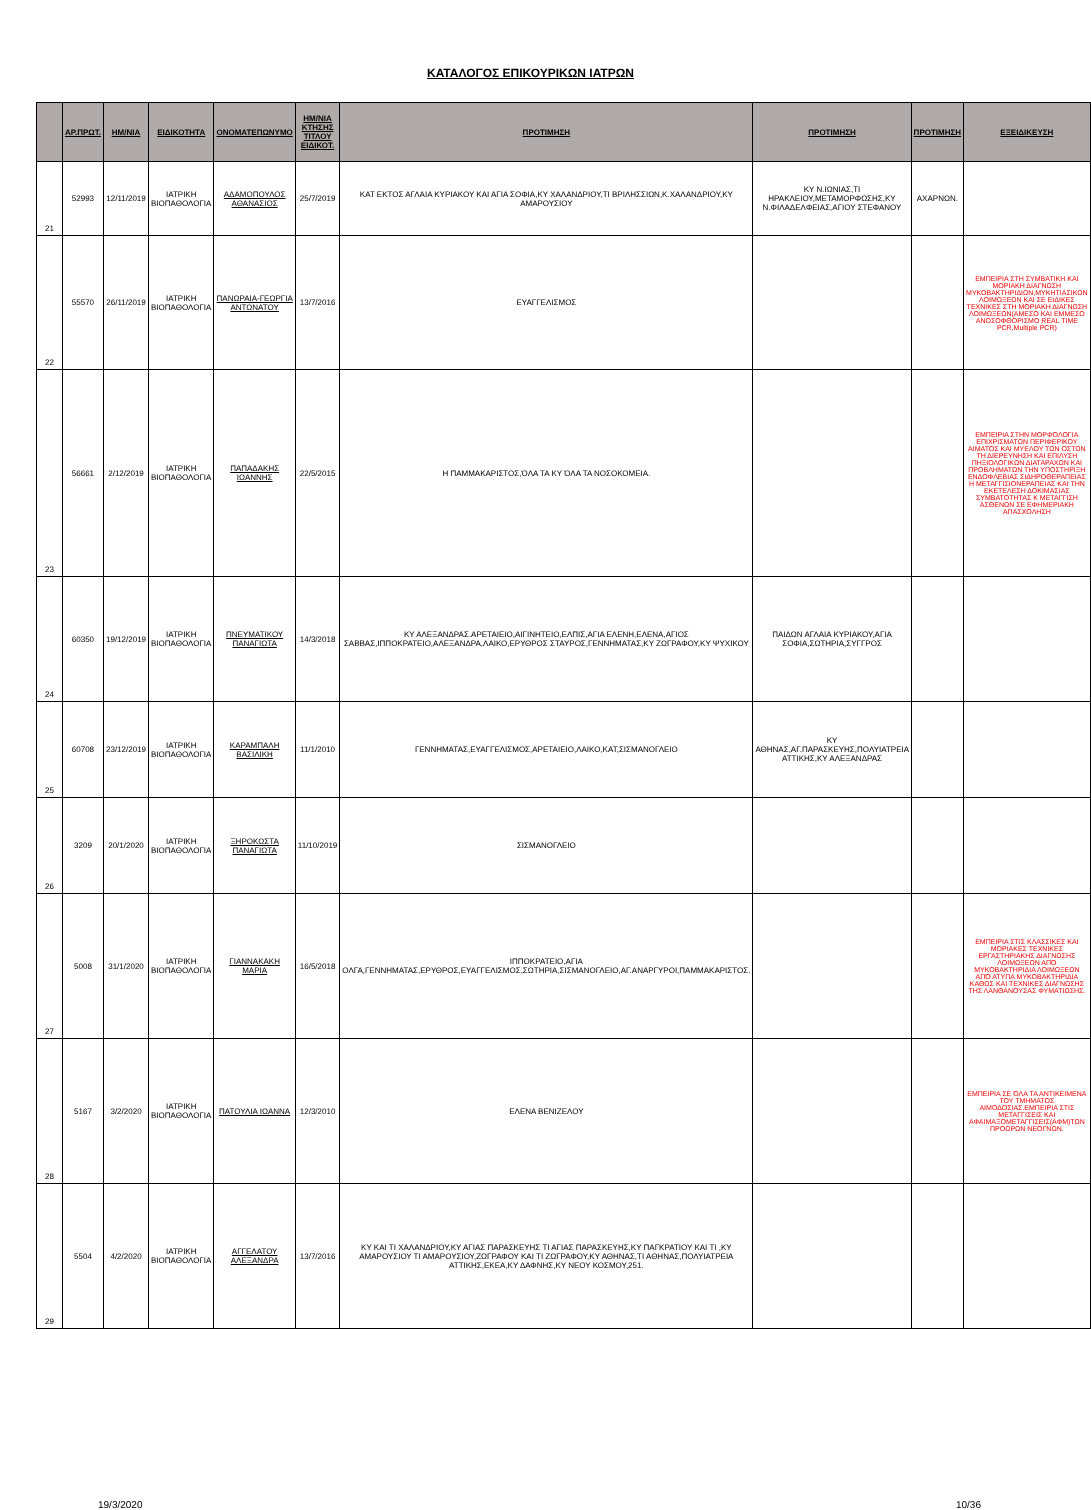ΚΑΤΑΛΟΓΟΣ ΕΠΙΚΟΥΡΙΚΩΝ ΙΑΤΡΩΝ
| | ΑΡ.ΠΡΩΤ. | ΗΜ/ΝΙΑ | ΕΙΔΙΚΟΤΗΤΑ | ΟΝΟΜΑΤΕΠΩΝΥΜΟ | ΗΜ/ΝΙΑ ΚΤΗΣΗΣ ΤΙΤΛΟΥ ΕΙΔΙΚΟΤ. | ΠΡΟΤΙΜΗΣΗ | ΠΡΟΤΙΜΗΣΗ | ΠΡΟΤΙΜΗΣΗ | ΕΞΕΙΔΙΚΕΥΣΗ |
| --- | --- | --- | --- | --- | --- | --- | --- | --- | --- |
| 21 | 52993 | 12/11/2019 | ΙΑΤΡΙΚΗ ΒΙΟΠΑΘΟΛΟΓΙΑ | ΑΔΑΜΟΠΟΥΛΟΣ ΑΘΑΝΑΣΙΟΣ | 25/7/2019 | ΚΑΤ ΕΚΤΟΣ ΑΓΛΑΙΑ ΚΥΡΙΑΚΟΥ ΚΑΙ ΑΓΙΑ ΣΟΦΙΑ,ΚΥ ΧΑΛΑΝΔΡΙΟΥ,ΤΙ ΒΡΙΛΗΣΣΙΩΝ,Κ.ΧΑΛΑΝΔΡΙΟΥ,ΚΥ ΑΜΑΡΟΥΣΙΟΥ | ΚΥ Ν.ΙΩΝΙΑΣ,ΤΙ ΗΡΑΚΛΕΙΟΥ,ΜΕΤΑΜΟΡΦΩΣΗΣ,ΚΥ Ν.ΦΙΛΑΔΕΛΦΕΙΑΣ,ΑΓΙΟΥ ΣΤΕΦΑΝΟΥ | ΑΧΑΡΝΩΝ. | |
| 22 | 55570 | 26/11/2019 | ΙΑΤΡΙΚΗ ΒΙΟΠΑΘΟΛΟΓΙΑ | ΠΑΝΩΡΑΙΑ-ΓΕΩΡΓΙΑ ΑΝΤΩΝΑΤΟΥ | 13/7/2016 | ΕΥΑΓΓΕΛΙΣΜΟΣ | | | ΕΜΠΕΙΡΙΑ ΣΤΗ ΣΥΜΒΑΤΙΚΗ ΚΑΙ ΜΟΡΙΑΚΗ ΔΙΑΓΝΩΣΗ ΜΥΚΟΒΑΚΤΗΡΙΔΙΩΝ,ΜΥΚΗΤΙΑΣΙΚΩΝ ΛΟΙΜΩΞΕΩΝ ΚΑΙ ΣΕ ΕΙΔΙΚΕΣ ΤΕΧΝΙΚΕΣ ΣΤΗ ΜΟΡΙΑΚΗ ΔΙΑΓΝΩΣΗ ΛΟΙΜΩΞΕΩΝ(ΑΜΕΣΟ ΚΑΙ ΕΜΜΕΣΟ ΑΝΟΣΟΦΘΟΡΙΣΜΟ REAL TIME PCR,Multiple PCR) |
| 23 | 56661 | 2/12/2019 | ΙΑΤΡΙΚΗ ΒΙΟΠΑΘΟΛΟΓΙΑ | ΠΑΠΑΔΑΚΗΣ ΙΩΑΝΝΗΣ | 22/5/2015 | Η ΠΑΜΜΑΚΑΡΙΣΤΟΣ,ΌΛΑ ΤΑ ΚΥ ΌΛΑ ΤΑ ΝΟΣΟΚΟΜΕΙΑ. | | | ΕΜΠΕΙΡΙΑ ΣΤΗΝ ΜΟΡΦΟΛΟΓΙΑ ΕΠΙΧΡΙΣΜΑΤΩΝ ΠΕΡΙΦΕΡΙΚΟΥ ΑΙΜΑΤΟΣ ΚΑΙ ΜΥΕΛΟΥ ΤΩΝ ΟΣΤΩΝ ΤΗ ΔΙΕΡΕΥΝΗΣΗ ΚΑΙ ΕΠΙΛΥΣΗ ΠΗΞΙΟΛΟΓΙΚΩΝ ΔΙΑΤΑΡΑΧΩΝ ΚΑΙ ΠΡΟΒΛΗΜΑΤΩΝ ΤΗΝ ΥΠΟΣΤΗΡΙΞΗ ΕΝΔΟΦΛΕΒΙΑΣ ΣΙΔΗΡΟΘΕΡΑΠΕΙΑΣ Η ΜΕΤΑΓΓΙΣΙΟΝΕΡΑΠΕΙΑΣ ΚΑΙ ΤΗΝ ΕΚΕΤΕΛΕΣΗ ΔΟΚΙΜΑΣΙΑΣ ΣΥΜΒΑΤΟΤΗΤΑΣ Κ ΜΕΤΑΓΓΙΣΗ ΑΣΘΕΝΩΝ ΣΕ ΕΦΗΜΕΡΙΑΚΗ ΑΠΑΣΧΟΛΗΣΗ |
| 24 | 60350 | 19/12/2019 | ΙΑΤΡΙΚΗ ΒΙΟΠΑΘΟΛΟΓΙΑ | ΠΝΕΥΜΑΤΙΚΟΥ ΠΑΝΑΓΙΩΤΑ | 14/3/2018 | ΚΥ ΑΛΕΞΑΝΔΡΑΣ.ΑΡΕΤΑΙΕΙΟ,ΑΙΓΙΝΗΤΕΙΟ,ΕΛΠΙΣ,ΑΓΙΑ ΕΛΕΝΗ,ΕΛΕΝΑ,ΑΓΙΟΣ ΣΑΒΒΑΣ,ΙΠΠΟΚΡΑΤΕΙΟ,ΑΛΕΞΑΝΔΡΑ,ΛΑΙΚΟ,ΕΡΥΘΡΟΣ ΣΤΑΥΡΟΣ,ΓΕΝΝΗΜΑΤΑΣ,ΚΥ ΖΩΓΡΑΦΟΥ,ΚΥ ΨΥΧΙΚΟΥ | ΠΑΙΔΩΝ ΑΓΛΑΙΑ ΚΥΡΙΑΚΟΥ,ΑΓΙΑ ΣΟΦΙΑ,ΣΩΤΗΡΙΑ,ΣΥΓΓΡΟΣ | | |
| 25 | 60708 | 23/12/2019 | ΙΑΤΡΙΚΗ ΒΙΟΠΑΘΟΛΟΓΙΑ | ΚΑΡΑΜΠΑΛΗ ΒΑΣΙΛΙΚΗ | 11/1/2010 | ΓΕΝΝΗΜΑΤΑΣ,ΕΥΑΓΓΕΛΙΣΜΟΣ,ΑΡΕΤΑΙΕΙΟ,ΛΑΙΚΟ,ΚΑΤ,ΣΙΣΜΑΝΟΓΛΕΙΟ | ΚΥ ΑΘΗΝΑΣ,ΑΓ.ΠΑΡΑΣΚΕΥΗΣ,ΠΟΛΥΙΑΤΡΕΙΑ ΑΤΤΙΚΗΣ,ΚΥ ΑΛΕΞΑΝΔΡΑΣ | | |
| 26 | 3209 | 20/1/2020 | ΙΑΤΡΙΚΗ ΒΙΟΠΑΘΟΛΟΓΙΑ | ΞΗΡΟΚΩΣΤΑ ΠΑΝΑΓΙΩΤΑ | 11/10/2019 | ΣΙΣΜΑΝΟΓΛΕΙΟ | | | |
| 27 | 5008 | 31/1/2020 | ΙΑΤΡΙΚΗ ΒΙΟΠΑΘΟΛΟΓΙΑ | ΓΙΑΝΝΑΚΑΚΗ ΜΑΡΙΑ | 16/5/2018 | ΙΠΠΟΚΡΑΤΕΙΟ,ΑΓΙΑ ΟΛΓΑ,ΓΕΝΝΗΜΑΤΑΣ,ΕΡΥΘΡΟΣ,ΕΥΑΓΓΕΛΙΣΜΟΣ,ΣΩΤΗΡΙΑ,ΣΙΣΜΑΝΟΓΛΕΙΟ,ΑΓ.ΑΝΑΡΓΥΡΟΙ,ΠΑΜΜΑΚΑΡΙΣΤΟΣ. | | | ΕΜΠΕΙΡΙΑ ΣΤΙΣ ΚΛΑΣΣΙΚΕΣ ΚΑΙ ΜΟΡΙΑΚΕΣ ΤΕΧΝΙΚΕΣ ΕΡΓΑΣΤΗΡΙΑΚΗΣ ΔΙΑΓΝΩΣΗΣ ΛΟΙΜΩΞΕΩΝ ΑΠΌ ΜΥΚΟΒΑΚΤΗΡΙΔΙΑ ΛΟΙΜΩΞΕΩΝ ΑΠΌ ΑΤΥΠΑ ΜΥΚΟΒΑΚΤΗΡΙΔΙΑ ΚΑΘΩΣ ΚΑΙ ΤΕΧΝΙΚΕΣ ΔΙΑΓΝΩΣΗΣ ΤΗΣ ΛΑΝΘΑΝΟΥΣΑΣ ΦΥΜΑΤΙΩΣΗΣ. |
| 28 | 5167 | 3/2/2020 | ΙΑΤΡΙΚΗ ΒΙΟΠΑΘΟΛΟΓΙΑ | ΠΑΤΟΥΛΙΑ ΙΩΑΝΝΑ | 12/3/2010 | ΕΛΕΝΑ ΒΕΝΙΖΕΛΟΥ | | | ΕΜΠΕΙΡΙΑ ΣΕ ΌΛΑ ΤΑ ΑΝΤΙΚΕΙΜΕΝΑ ΤΟΥ ΤΜΗΜΑΤΟΣ ΑΙΜΟΔΟΣΙΑΣ.ΕΜΠΕΙΡΙΑ ΣΤΙΣ ΜΕΤΑΓΓΙΣΕΙΣ ΚΑΙ ΑΦΑΙΜΑΞΟΜΕΤΑΓΓΙΣΕΙΣ(ΑΦΜ)ΤΩΝ ΠΡΟΩΡΩΝ ΝΕΟΓΝΩΝ. |
| 29 | 5504 | 4/2/2020 | ΙΑΤΡΙΚΗ ΒΙΟΠΑΘΟΛΟΓΙΑ | ΑΓΓΕΛΑΤΟΥ ΑΛΕΞΑΝΔΡΑ | 13/7/2016 | ΚΥ ΚΑΙ ΤΙ ΧΑΛΑΝΔΡΙΟΥ,ΚΥ ΑΓΙΑΣ ΠΑΡΑΣΚΕΥΗΣ ΤΙ ΑΓΙΑΣ ΠΑΡΑΣΚΕΥΗΣ,ΚΥ ΠΑΓΚΡΑΤΙΟΥ ΚΑΙ ΤΙ ,ΚΥ ΑΜΑΡΟΥΣΙΟΥ ΤΙ ΑΜΑΡΟΥΣΙΟΥ,ΖΩΓΡΑΦΟΥ ΚΑΙ ΤΙ ΖΩΓΡΑΦΟΥ,ΚΥ ΑΘΗΝΑΣ,ΤΙ ΑΘΗΝΑΣ,ΠΟΛΥΙΑΤΡΕΙΑ ΑΤΤΙΚΗΣ,ΕΚΕΑ,ΚΥ ΔΑΦΝΗΣ,ΚΥ ΝΕΟΥ ΚΟΣΜΟΥ,251. | | | |
19/3/2020 10/36